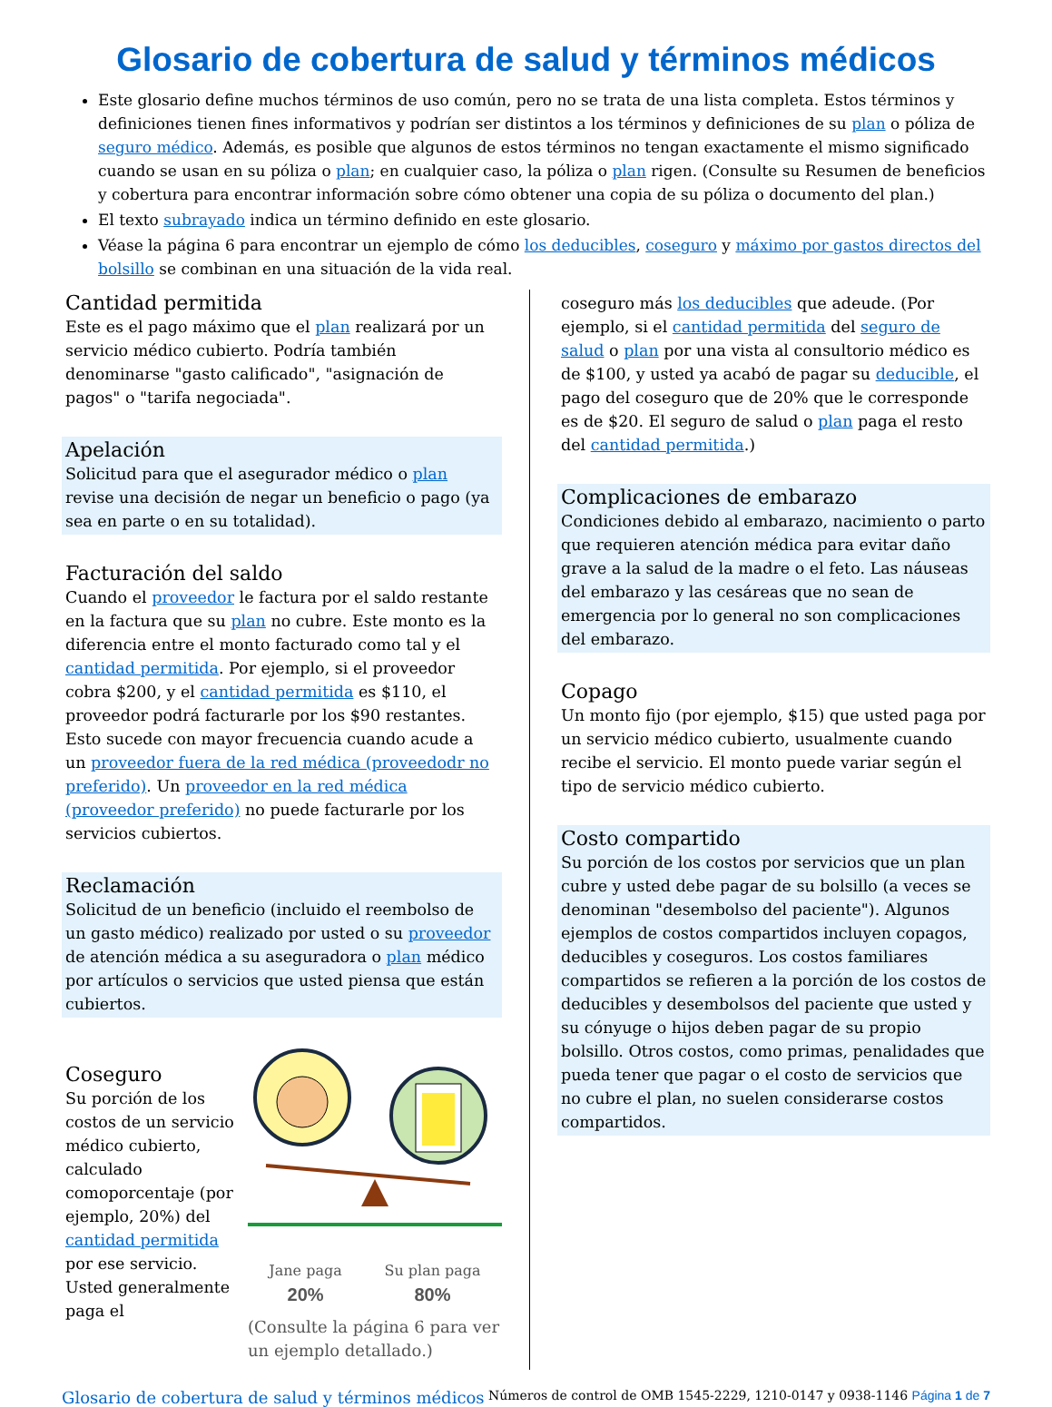Glosario de cobertura de salud y términos médicos
Este glosario define muchos términos de uso común, pero no se trata de una lista completa. Estos términos y definiciones tienen fines informativos y podrían ser distintos a los términos y definiciones de su plan o póliza de seguro médico. Además, es posible que algunos de estos términos no tengan exactamente el mismo significado cuando se usan en su póliza o plan; en cualquier caso, la póliza o plan rigen. (Consulte su Resumen de beneficios y cobertura para encontrar información sobre cómo obtener una copia de su póliza o documento del plan.)
El texto subrayado indica un término definido en este glosario.
Véase la página 6 para encontrar un ejemplo de cómo los deducibles, coseguro y máximo por gastos directos del bolsillo se combinan en una situación de la vida real.
Cantidad permitida
Este es el pago máximo que el plan realizará por un servicio médico cubierto. Podría también denominarse "gasto calificado", "asignación de pagos" o "tarifa negociada".
Apelación
Solicitud para que el asegurador médico o plan revise una decisión de negar un beneficio o pago (ya sea en parte o en su totalidad).
Facturación del saldo
Cuando el proveedor le factura por el saldo restante en la factura que su plan no cubre. Este monto es la diferencia entre el monto facturado como tal y el cantidad permitida. Por ejemplo, si el proveedor cobra $200, y el cantidad permitida es $110, el proveedor podrá facturarle por los $90 restantes. Esto sucede con mayor frecuencia cuando acude a un proveedor fuera de la red médica (proveedodr no preferido). Un proveedor en la red médica (proveedor preferido) no puede facturarle por los servicios cubiertos.
Reclamación
Solicitud de un beneficio (incluido el reembolso de un gasto médico) realizado por usted o su proveedor de atención médica a su aseguradora o plan médico por artículos o servicios que usted piensa que están cubiertos.
Coseguro
Su porción de los costos de un servicio médico cubierto, calculado comoporcentaje (por ejemplo, 20%) del cantidad permitida por ese servicio. Usted generalmente paga el
Jane paga
20%
Su plan paga
80%
(Consulte la página 6 para ver un ejemplo detallado.)
coseguro más los deducibles que adeude. (Por ejemplo, si el cantidad permitida del seguro de salud o plan por una vista al consultorio médico es de $100, y usted ya acabó de pagar su deducible, el pago del coseguro que de 20% que le corresponde es de $20. El seguro de salud o plan paga el resto del cantidad permitida.)
Complicaciones de embarazo
Condiciones debido al embarazo, nacimiento o parto que requieren atención médica para evitar daño grave a la salud de la madre o el feto. Las náuseas del embarazo y las cesáreas que no sean de emergencia por lo general no son complicaciones del embarazo.
Copago
Un monto fijo (por ejemplo, $15) que usted paga por un servicio médico cubierto, usualmente cuando recibe el servicio. El monto puede variar según el tipo de servicio médico cubierto.
Costo compartido
Su porción de los costos por servicios que un plan cubre y usted debe pagar de su bolsillo (a veces se denominan "desembolso del paciente"). Algunos ejemplos de costos compartidos incluyen copagos, deducibles y coseguros. Los costos familiares compartidos se refieren a la porción de los costos de deducibles y desembolsos del paciente que usted y su cónyuge o hijos deben pagar de su propio bolsillo. Otros costos, como primas, penalidades que pueda tener que pagar o el costo de servicios que no cubre el plan, no suelen considerarse costos compartidos.
Glosario de cobertura de salud y términos médicos Números de control de OMB 1545-2229, 1210-0147 y 0938-1146 Página 1 de 7